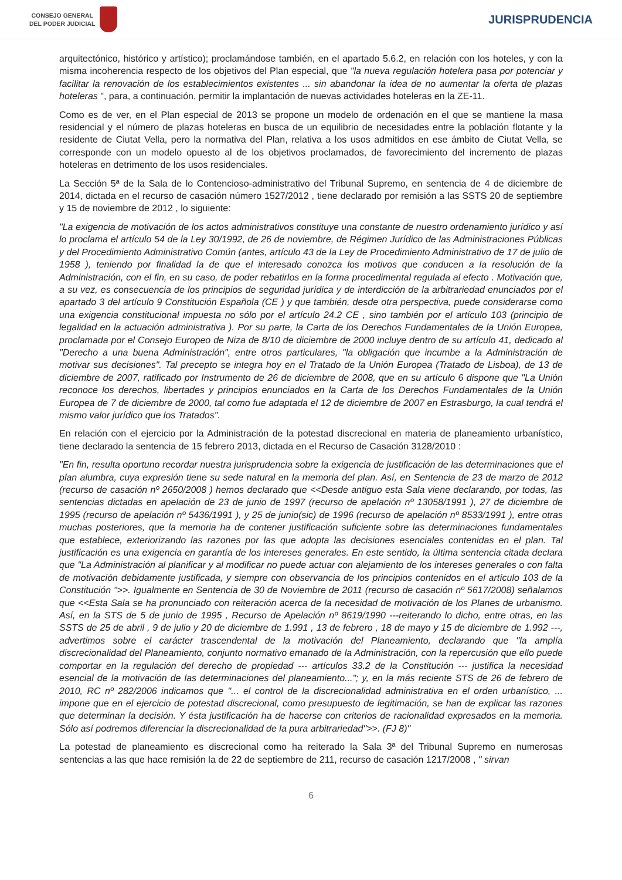CONSEJO GENERAL
DEL PODER JUDICIAL
JURISPRUDENCIA
arquitectónico, histórico y artístico); proclamándose también, en el apartado 5.6.2, en relación con los hoteles, y con la misma incoherencia respecto de los objetivos del Plan especial, que "la nueva regulación hotelera pasa por potenciar y facilitar la renovación de los establecimientos existentes ... sin abandonar la idea de no aumentar la oferta de plazas hoteleras ", para, a continuación, permitir la implantación de nuevas actividades hoteleras en la ZE-11.
Como es de ver, en el Plan especial de 2013 se propone un modelo de ordenación en el que se mantiene la masa residencial y el número de plazas hoteleras en busca de un equilibrio de necesidades entre la población flotante y la residente de Ciutat Vella, pero la normativa del Plan, relativa a los usos admitidos en ese ámbito de Ciutat Vella, se corresponde con un modelo opuesto al de los objetivos proclamados, de favorecimiento del incremento de plazas hoteleras en detrimento de los usos residenciales.
La Sección 5ª de la Sala de lo Contencioso-administrativo del Tribunal Supremo, en sentencia de 4 de diciembre de 2014, dictada en el recurso de casación número 1527/2012 , tiene declarado por remisión a las SSTS 20 de septiembre y 15 de noviembre de 2012 , lo siguiente:
"La exigencia de motivación de los actos administrativos constituye una constante de nuestro ordenamiento jurídico y así lo proclama el artículo 54 de la Ley 30/1992, de 26 de noviembre, de Régimen Jurídico de las Administraciones Públicas y del Procedimiento Administrativo Común (antes, artículo 43 de la Ley de Procedimiento Administrativo de 17 de julio de 1958 ), teniendo por finalidad la de que el interesado conozca los motivos que conducen a la resolución de la Administración, con el fin, en su caso, de poder rebatirlos en la forma procedimental regulada al efecto . Motivación que, a su vez, es consecuencia de los principios de seguridad jurídica y de interdicción de la arbitrariedad enunciados por el apartado 3 del artículo 9 Constitución Española (CE ) y que también, desde otra perspectiva, puede considerarse como una exigencia constitucional impuesta no sólo por el artículo 24.2 CE , sino también por el artículo 103 (principio de legalidad en la actuación administrativa ). Por su parte, la Carta de los Derechos Fundamentales de la Unión Europea, proclamada por el Consejo Europeo de Niza de 8/10 de diciembre de 2000 incluye dentro de su artículo 41, dedicado al "Derecho a una buena Administración", entre otros particulares, "la obligación que incumbe a la Administración de motivar sus decisiones". Tal precepto se integra hoy en el Tratado de la Unión Europea (Tratado de Lisboa), de 13 de diciembre de 2007, ratificado por Instrumento de 26 de diciembre de 2008, que en su artículo 6 dispone que "La Unión reconoce los derechos, libertades y principios enunciados en la Carta de los Derechos Fundamentales de la Unión Europea de 7 de diciembre de 2000, tal como fue adaptada el 12 de diciembre de 2007 en Estrasburgo, la cual tendrá el mismo valor jurídico que los Tratados".
En relación con el ejercicio por la Administración de la potestad discrecional en materia de planeamiento urbanístico, tiene declarado la sentencia de 15 febrero 2013, dictada en el Recurso de Casación 3128/2010 :
"En fin, resulta oportuno recordar nuestra jurisprudencia sobre la exigencia de justificación de las determinaciones que el plan alumbra, cuya expresión tiene su sede natural en la memoria del plan. Así, en Sentencia de 23 de marzo de 2012 (recurso de casación nº 2650/2008 ) hemos declarado que <<Desde antiguo esta Sala viene declarando, por todas, las sentencias dictadas en apelación de 23 de junio de 1997 (recurso de apelación nº 13058/1991 ), 27 de diciembre de 1995 (recurso de apelación nº 5436/1991 ), y 25 de junio(sic) de 1996 (recurso de apelación nº 8533/1991 ), entre otras muchas posteriores, que la memoria ha de contener justificación suficiente sobre las determinaciones fundamentales que establece, exteriorizando las razones por las que adopta las decisiones esenciales contenidas en el plan. Tal justificación es una exigencia en garantía de los intereses generales. En este sentido, la última sentencia citada declara que "La Administración al planificar y al modificar no puede actuar con alejamiento de los intereses generales o con falta de motivación debidamente justificada, y siempre con observancia de los principios contenidos en el artículo 103 de la Constitución ">>. Igualmente en Sentencia de 30 de Noviembre de 2011 (recurso de casación nº 5617/2008) señalamos que <<Esta Sala se ha pronunciado con reiteración acerca de la necesidad de motivación de los Planes de urbanismo. Así, en la STS de 5 de junio de 1995 , Recurso de Apelación nº 8619/1990 ---reiterando lo dicho, entre otras, en las SSTS de 25 de abril , 9 de julio y 20 de diciembre de 1.991 , 13 de febrero , 18 de mayo y 15 de diciembre de 1.992 ---, advertimos sobre el carácter trascendental de la motivación del Planeamiento, declarando que "la amplía discrecionalidad del Planeamiento, conjunto normativo emanado de la Administración, con la repercusión que ello puede comportar en la regulación del derecho de propiedad --- artículos 33.2 de la Constitución --- justifica la necesidad esencial de la motivación de las determinaciones del planeamiento..."; y, en la más reciente STS de 26 de febrero de 2010, RC nº 282/2006 indicamos que "... el control de la discrecionalidad administrativa en el orden urbanístico, ... impone que en el ejercicio de potestad discrecional, como presupuesto de legitimación, se han de explicar las razones que determinan la decisión. Y ésta justificación ha de hacerse con criterios de racionalidad expresados en la memoria. Sólo así podremos diferenciar la discrecionalidad de la pura arbitrariedad">>. (FJ 8)"
La potestad de planeamiento es discrecional como ha reiterado la Sala 3ª del Tribunal Supremo en numerosas sentencias a las que hace remisión la de 22 de septiembre de 211, recurso de casación 1217/2008 , " sirvan
6